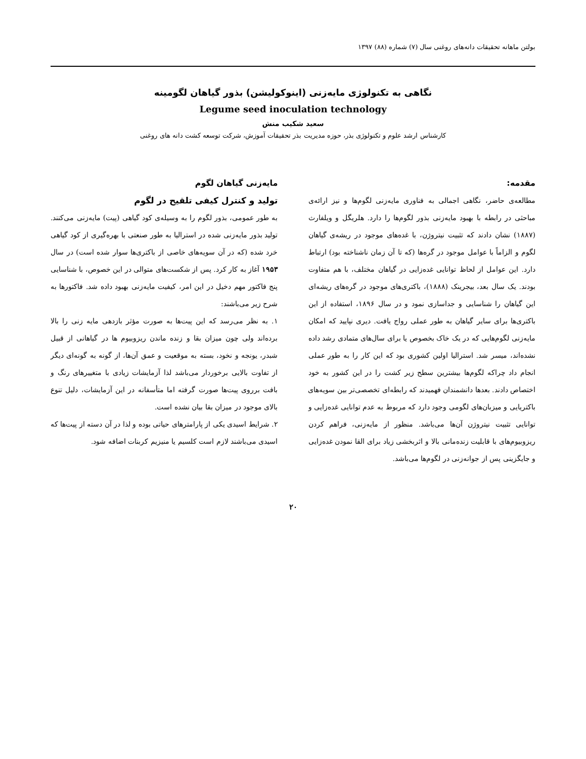بولتن ماهانه تحقیقات دانه‌های روغنی سال (۷) شماره (۸۸) ۱۳۹۷
نگاهی به تکنولوژی مایه‌زنی (اینوکولیشن) بذور گیاهان لگومینه
Legume seed inoculation technology
سعید شکیب منش
کارشناس ارشد علوم و تکنولوژی بذر، حوزه مدیریت بذر تحقیقات آموزش، شرکت توسعه کشت دانه های روغنی
مقدمه:
مطالعه‌ی حاضر، نگاهی اجمالی به فناوری مایه‌زنی لگوم‌ها و نیز ارائه‌ی مباحثی در رابطه با بهبود مایه‌زنی بذور لگوم‌ها را دارد. هلریگل و ویلفارث (۱۸۸۷) نشان دادند که تثبیت نیتروژن، با غده‌های موجود در ریشه‌ی گیاهان لگوم و الزاماً با عوامل موجود در گره‌ها (که تا آن زمان ناشناخته بود) ارتباط دارد. این عوامل از لحاظ توانایی غده‌زایی در گیاهان مختلف، با هم متفاوت بودند. یک سال بعد، بیجرینک (۱۸۸۸)، باکتری‌های موجود در گره‌های ریشه‌ای این گیاهان را شناسایی و جداسازی نمود و در سال ۱۸۹۶، استفاده از این باکتری‌ها برای سایر گیاهان به طور عملی رواج یافت. دیری نپایید که امکان مایه‌زنی لگوم‌هایی که در یک خاک بخصوص یا برای سال‌های متمادی رشد داده نشده‌اند، میسر شد. استرالیا اولین کشوری بود که این کار را به طور عملی انجام داد چراکه لگوم‌ها بیشترین سطح زیر کشت را در این کشور به خود اختصاص دادند. بعدها دانشمندان فهمیدند که رابطه‌ای تخصصی‌تر بین سویه‌های باکتریایی و میزبان‌های لگومی وجود دارد که مربوط به عدم توانایی غده‌زایی و توانایی تثبیت نیتروژن آن‌ها می‌باشد. منظور از مایه‌زنی، فراهم کردن ریزوبیوم‌های با قابلیت زنده‌مانی بالا و اثربخشی زیاد برای القا نمودن غده‌زایی و جایگزینی پس از جوانه‌زنی در لگوم‌ها می‌باشد.
مایه‌زنی گیاهان لگوم
تولید و کنترل کیفی تلقیح در لگوم
به طور عمومی، بذور لگوم را به وسیله‌ی کود گیاهی (پیت) مایه‌زنی می‌کنند. تولید بذور مایه‌زنی شده در استرالیا به طور صنعتی با بهره‌گیری از کود گیاهی خرد شده (که در آن سویه‌های خاصی از باکتری‌ها سوار شده است) در سال ۱۹۵۳ آغاز به کار کرد. پس از شکست‌های متوالی در این خصوص، با شناسایی پنج فاکتور مهم دخیل در این امر، کیفیت مایه‌زنی بهبود داده شد. فاکتورها به شرح زیر می‌باشند:
۱. به نظر می‌رسد که این پیت‌ها به صورت مؤثر بازدهی مایه زنی را بالا برده‌اند ولی چون میزان بقا و زنده ماندن ریزوبیوم ها در گیاهانی از قبیل شبدر، یونجه و نخود، بسته به موقعیت و عمق آن‌ها، از گونه به گونه‌ای دیگر از تفاوت بالایی برخوردار می‌باشد لذا آزمایشات زیادی با متغییرهای رنگ و بافت برروی پیت‌ها صورت گرفته اما متأسفانه در این آزمایشات، دلیل تنوع بالای موجود در میزان بقا بیان نشده است.
۲. شرایط اسیدی یکی از پارامترهای حیاتی بوده و لذا در آن دسته از پیت‌ها که اسیدی می‌باشند لازم است کلسیم یا منیزیم کربنات اضافه شود.
۲۰